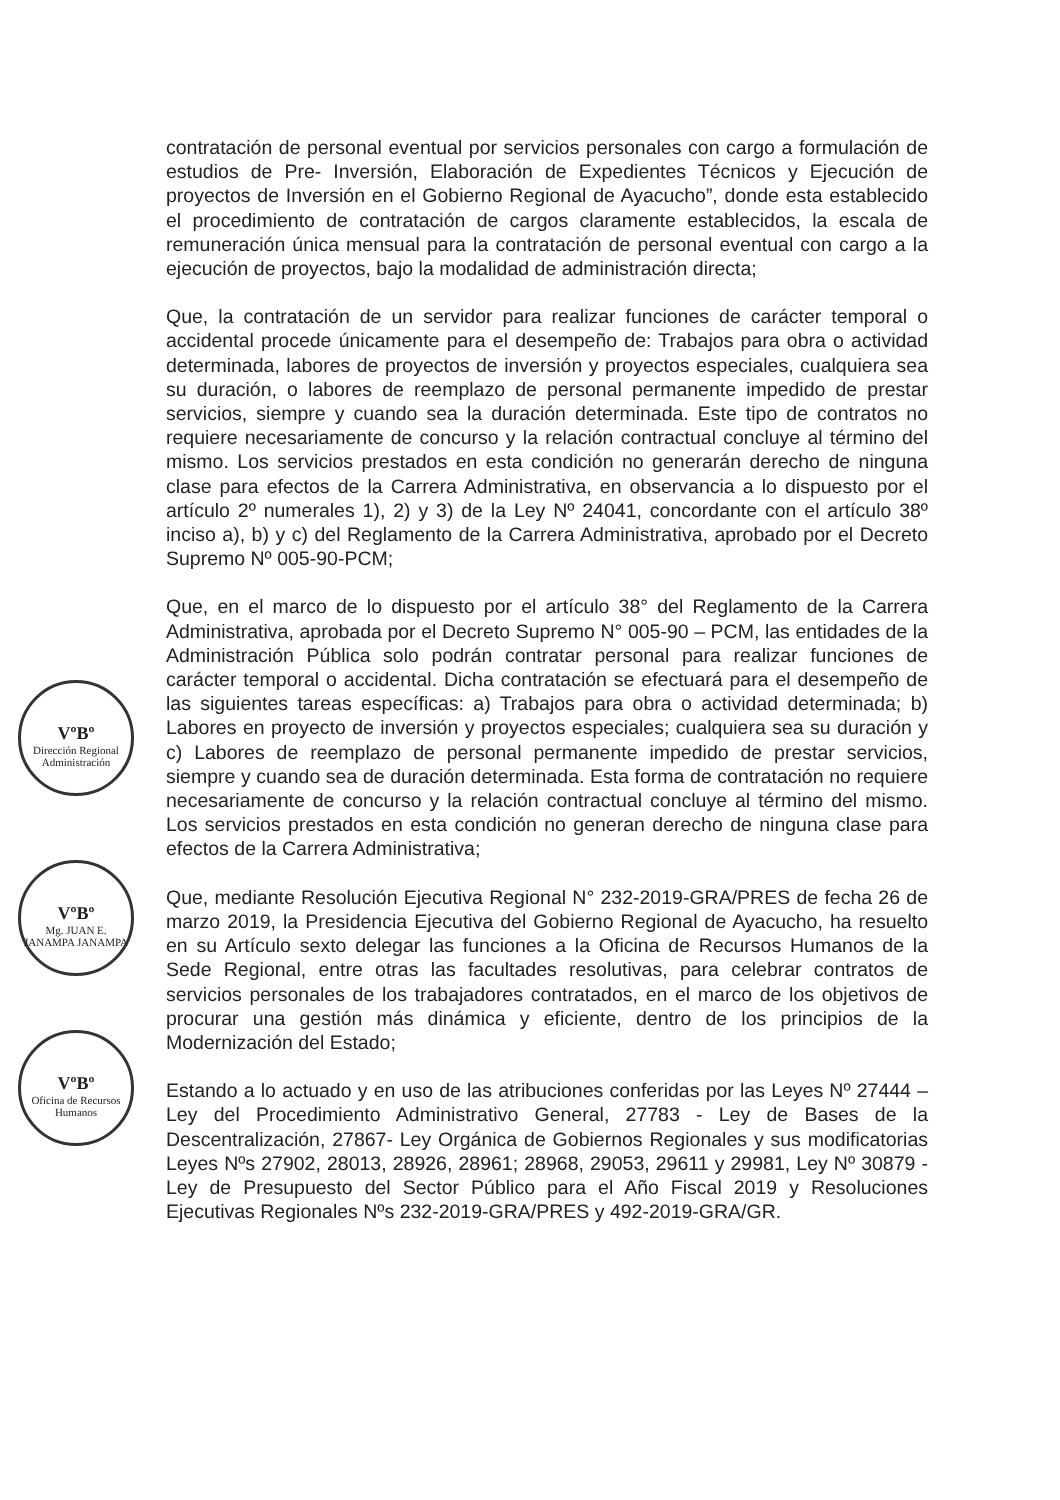VºBº
Dirección Regional Administración
VºBº
Mg. JUAN E. JANAMPA JANAMPA
VºBº
Oficina de Recursos Humanos
contratación de personal eventual por servicios personales con cargo a formulación de estudios de Pre- Inversión, Elaboración de Expedientes Técnicos y Ejecución de proyectos de Inversión en el Gobierno Regional de Ayacucho”, donde esta establecido el procedimiento de contratación de cargos claramente establecidos, la escala de remuneración única mensual para la contratación de personal eventual con cargo a la ejecución de proyectos, bajo la modalidad de administración directa;
Que, la contratación de un servidor para realizar funciones de carácter temporal o accidental procede únicamente para el desempeño de: Trabajos para obra o actividad determinada, labores de proyectos de inversión y proyectos especiales, cualquiera sea su duración, o labores de reemplazo de personal permanente impedido de prestar servicios, siempre y cuando sea la duración determinada. Este tipo de contratos no requiere necesariamente de concurso y la relación contractual concluye al término del mismo. Los servicios prestados en esta condición no generarán derecho de ninguna clase para efectos de la Carrera Administrativa, en observancia a lo dispuesto por el artículo 2º numerales 1), 2) y 3) de la Ley Nº 24041, concordante con el artículo 38º inciso a), b) y c) del Reglamento de la Carrera Administrativa, aprobado por el Decreto Supremo Nº 005-90-PCM;
Que, en el marco de lo dispuesto por el artículo 38° del Reglamento de la Carrera Administrativa, aprobada por el Decreto Supremo N° 005-90 – PCM, las entidades de la Administración Pública solo podrán contratar personal para realizar funciones de carácter temporal o accidental. Dicha contratación se efectuará para el desempeño de las siguientes tareas específicas: a) Trabajos para obra o actividad determinada; b) Labores en proyecto de inversión y proyectos especiales; cualquiera sea su duración y c) Labores de reemplazo de personal permanente impedido de prestar servicios, siempre y cuando sea de duración determinada. Esta forma de contratación no requiere necesariamente de concurso y la relación contractual concluye al término del mismo. Los servicios prestados en esta condición no generan derecho de ninguna clase para efectos de la Carrera Administrativa;
Que, mediante Resolución Ejecutiva Regional N° 232-2019-GRA/PRES de fecha 26 de marzo 2019, la Presidencia Ejecutiva del Gobierno Regional de Ayacucho, ha resuelto en su Artículo sexto delegar las funciones a la Oficina de Recursos Humanos de la Sede Regional, entre otras las facultades resolutivas, para celebrar contratos de servicios personales de los trabajadores contratados, en el marco de los objetivos de procurar una gestión más dinámica y eficiente, dentro de los principios de la Modernización del Estado;
Estando a lo actuado y en uso de las atribuciones conferidas por las Leyes Nº 27444 – Ley del Procedimiento Administrativo General, 27783 - Ley de Bases de la Descentralización, 27867- Ley Orgánica de Gobiernos Regionales y sus modificatorias Leyes Nºs 27902, 28013, 28926, 28961; 28968, 29053, 29611 y 29981, Ley Nº 30879 - Ley de Presupuesto del Sector Público para el Año Fiscal 2019 y Resoluciones Ejecutivas Regionales Nºs 232-2019-GRA/PRES y 492-2019-GRA/GR.